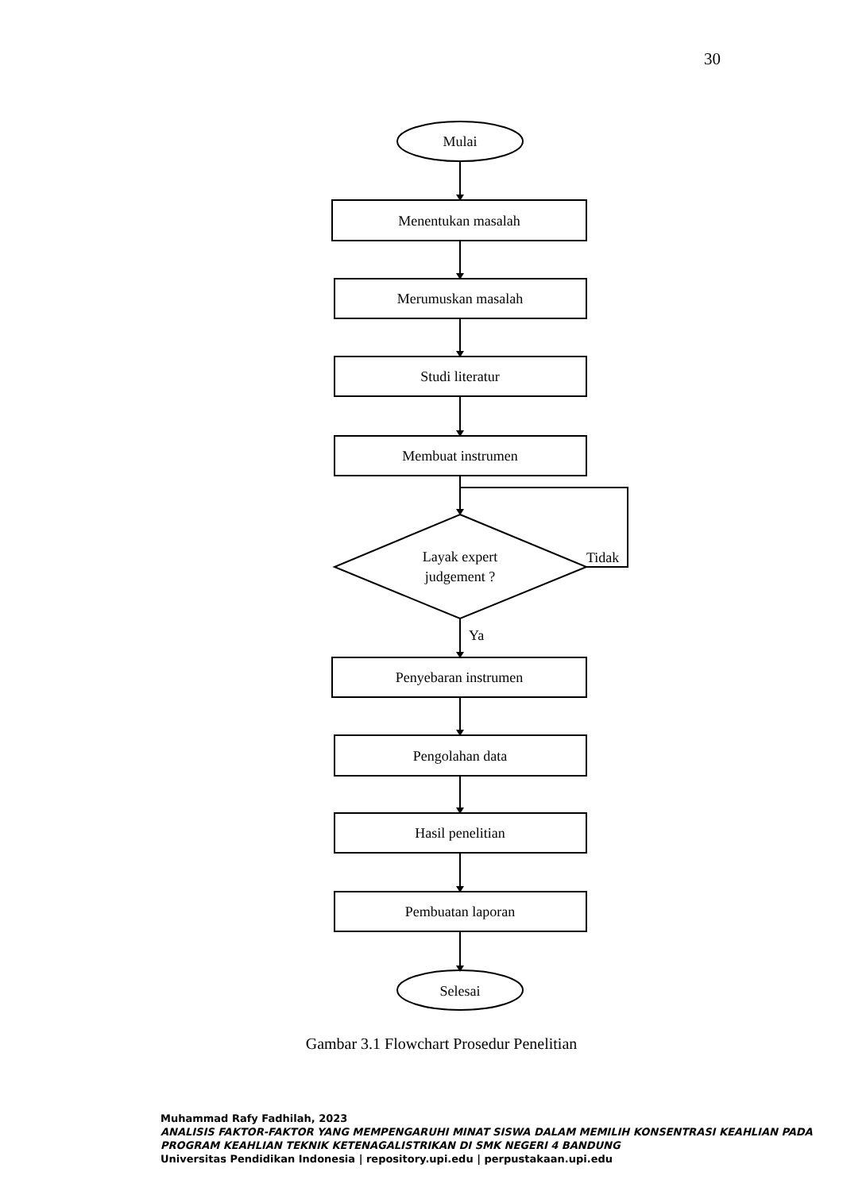30
Mulai
Menentukan masalah
Merumuskan masalah
Studi literatur
Membuat instrumen
Layak expert
judgement ?
Penyebaran instrumen
Pengolahan data
Hasil penelitian
Pembuatan laporan
Selesai
Tidak
Ya
Gambar 3.1 Flowchart Prosedur Penelitian
Muhammad Rafy Fadhilah, 2023
ANALISIS FAKTOR-FAKTOR YANG MEMPENGARUHI MINAT SISWA DALAM MEMILIH KONSENTRASI KEAHLIAN PADA PROGRAM KEAHLIAN TEKNIK KETENAGALISTRIKAN DI SMK NEGERI 4 BANDUNG
Universitas Pendidikan Indonesia | repository.upi.edu | perpustakaan.upi.edu